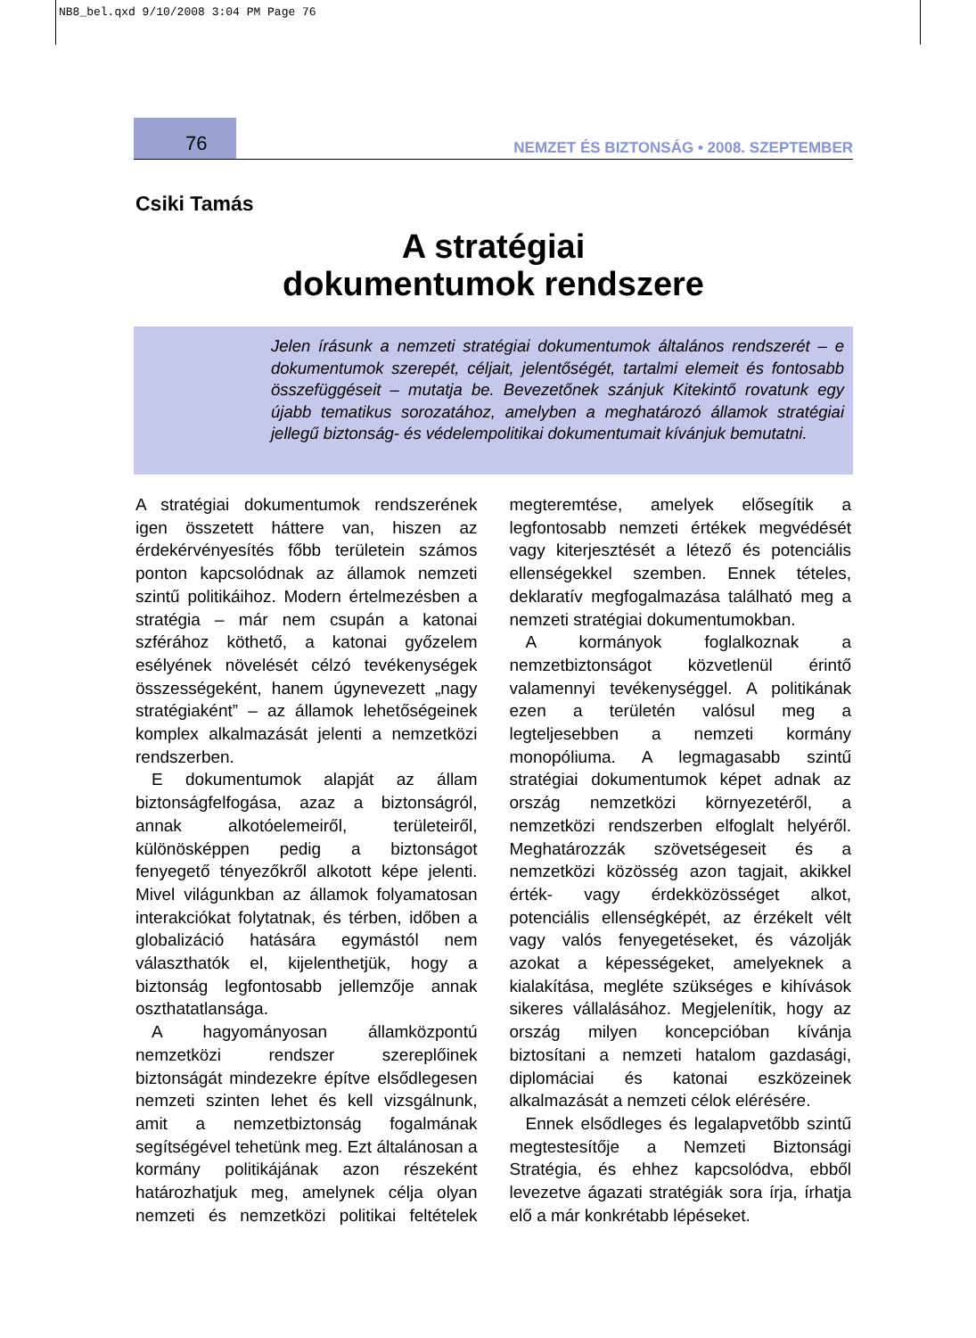NB8_bel.qxd 9/10/2008 3:04 PM Page 76
76 NEMZET ÉS BIZTONSÁG • 2008. SZEPTEMBER
Csiki Tamás
A stratégiai
dokumentumok rendszere
Jelen írásunk a nemzeti stratégiai dokumentumok általános rendszerét – e dokumentumok szerepét, céljait, jelentőségét, tartalmi elemeit és fontosabb összefüggéseit – mutatja be. Bevezetőnek szánjuk Kitekintő rovatunk egy újabb tematikus sorozatához, amelyben a meghatározó államok stratégiai jellegű biztonság- és védelempolitikai dokumentumait kívánjuk bemutatni.
A stratégiai dokumentumok rendszerének igen összetett háttere van, hiszen az érdekérvényesítés főbb területein számos ponton kapcsolódnak az államok nemzeti szintű politikáihoz. Modern értelmezésben a stratégia – már nem csupán a katonai szférához köthető, a katonai győzelem esélyének növelését célzó tevékenységek összességeként, hanem úgynevezett „nagy stratégiaként” – az államok lehetőségeinek komplex alkalmazását jelenti a nemzetközi rendszerben.
E dokumentumok alapját az állam biztonságfelfogása, azaz a biztonságról, annak alkotóelemeiről, területeiről, különösképpen pedig a biztonságot fenyegető tényezőkről alkotott képe jelenti. Mivel világunkban az államok folyamatosan interakciókat folytatnak, és térben, időben a globalizáció hatására egymástól nem választhatók el, kijelenthetjük, hogy a biztonság legfontosabb jellemzője annak oszthatatlansága.
A hagyományosan államközpontú nemzetközi rendszer szereplőinek biztonságát mindezekre építve elsődlegesen nemzeti szinten lehet és kell vizsgálnunk, amit a nemzetbiztonság fogalmának segítségével tehetünk meg. Ezt általánosan a kormány politikájának azon részeként határozhatjuk meg, amelynek célja olyan nemzeti és nemzetközi politikai feltételek megteremtése, amelyek elősegítik a legfontosabb nemzeti értékek megvédését vagy kiterjesztését a létező és potenciális ellenségekkel szemben. Ennek tételes, deklaratív megfogalmazása található meg a nemzeti stratégiai dokumentumokban.
A kormányok foglalkoznak a nemzetbiztonságot közvetlenül érintő valamennyi tevékenységgel. A politikának ezen a területén valósul meg a legteljesebben a nemzeti kormány monopóliuma. A legmagasabb szintű stratégiai dokumentumok képet adnak az ország nemzetközi környezetéről, a nemzetközi rendszerben elfoglalt helyéről. Meghatározzák szövetségeseit és a nemzetközi közösség azon tagjait, akikkel érték- vagy érdekközösséget alkot, potenciális ellenségképét, az érzékelt vélt vagy valós fenyegetéseket, és vázolják azokat a képességeket, amelyeknek a kialakítása, megléte szükséges e kihívások sikeres vállalásához. Megjelenítik, hogy az ország milyen koncepcióban kívánja biztosítani a nemzeti hatalom gazdasági, diplomáciai és katonai eszközeinek alkalmazását a nemzeti célok elérésére.
Ennek elsődleges és legalapvetőbb szintű megtestesítője a Nemzeti Biztonsági Stratégia, és ehhez kapcsolódva, ebből levezetve ágazati stratégiák sora írja, írhatja elő a már konkrétabb lépéseket.